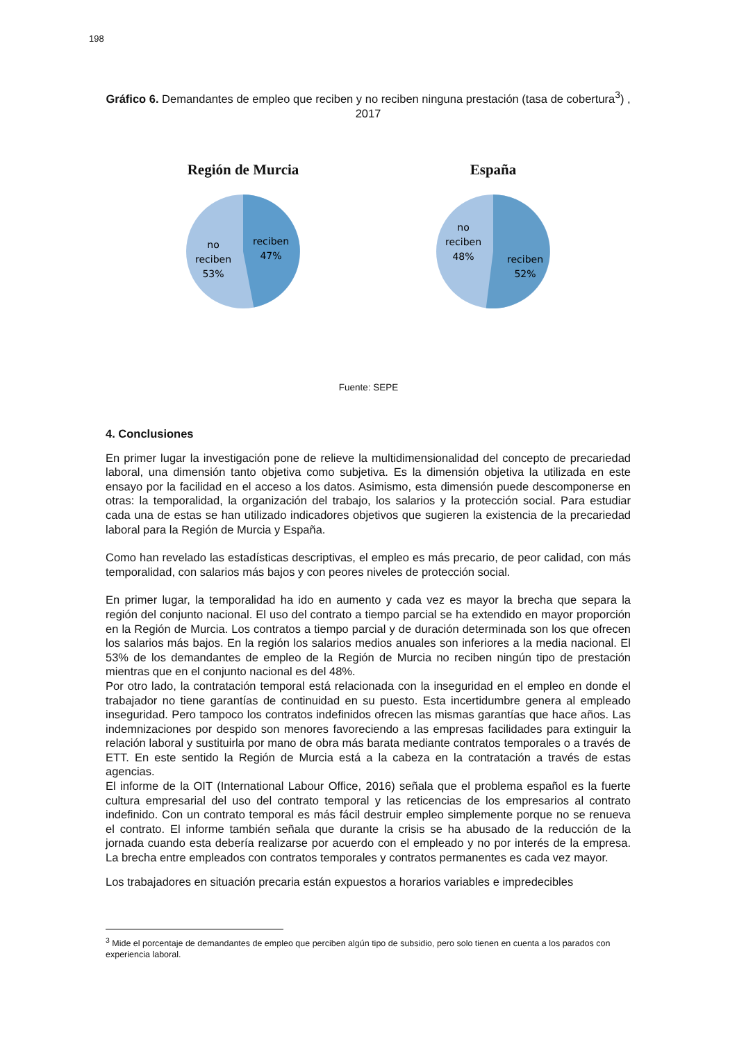198
Gráfico 6. Demandantes de empleo que reciben y no reciben ninguna prestación (tasa de cobertura<sup>3</sup>) , 2017
Región de Murcia
reciben
47%
no
reciben
53%
España
no
reciben
48%
reciben
52%
Fuente: SEPE
4. Conclusiones
En primer lugar la investigación pone de relieve la multidimensionalidad del concepto de precariedad laboral, una dimensión tanto objetiva como subjetiva. Es la dimensión objetiva la utilizada en este ensayo por la facilidad en el acceso a los datos. Asimismo, esta dimensión puede descomponerse en otras: la temporalidad, la organización del trabajo, los salarios y la protección social. Para estudiar cada una de estas se han utilizado indicadores objetivos que sugieren la existencia de la precariedad laboral para la Región de Murcia y España.
Como han revelado las estadísticas descriptivas, el empleo es más precario, de peor calidad, con más temporalidad, con salarios más bajos y con peores niveles de protección social.
En primer lugar, la temporalidad ha ido en aumento y cada vez es mayor la brecha que separa la región del conjunto nacional. El uso del contrato a tiempo parcial se ha extendido en mayor proporción en la Región de Murcia. Los contratos a tiempo parcial y de duración determinada son los que ofrecen los salarios más bajos. En la región los salarios medios anuales son inferiores a la media nacional. El 53% de los demandantes de empleo de la Región de Murcia no reciben ningún tipo de prestación mientras que en el conjunto nacional es del 48%.
Por otro lado, la contratación temporal está relacionada con la inseguridad en el empleo en donde el trabajador no tiene garantías de continuidad en su puesto. Esta incertidumbre genera al empleado inseguridad. Pero tampoco los contratos indefinidos ofrecen las mismas garantías que hace años. Las indemnizaciones por despido son menores favoreciendo a las empresas facilidades para extinguir la relación laboral y sustituirla por mano de obra más barata mediante contratos temporales o a través de ETT. En este sentido la Región de Murcia está a la cabeza en la contratación a través de estas agencias.
El informe de la OIT (International Labour Office, 2016) señala que el problema español es la fuerte cultura empresarial del uso del contrato temporal y las reticencias de los empresarios al contrato indefinido. Con un contrato temporal es más fácil destruir empleo simplemente porque no se renueva el contrato. El informe también señala que durante la crisis se ha abusado de la reducción de la jornada cuando esta debería realizarse por acuerdo con el empleado y no por interés de la empresa. La brecha entre empleados con contratos temporales y contratos permanentes es cada vez mayor.
Los trabajadores en situación precaria están expuestos a horarios variables e impredecibles
<sup>3</sup> Mide el porcentaje de demandantes de empleo que perciben algún tipo de subsidio, pero solo tienen en cuenta a los parados con experiencia laboral.